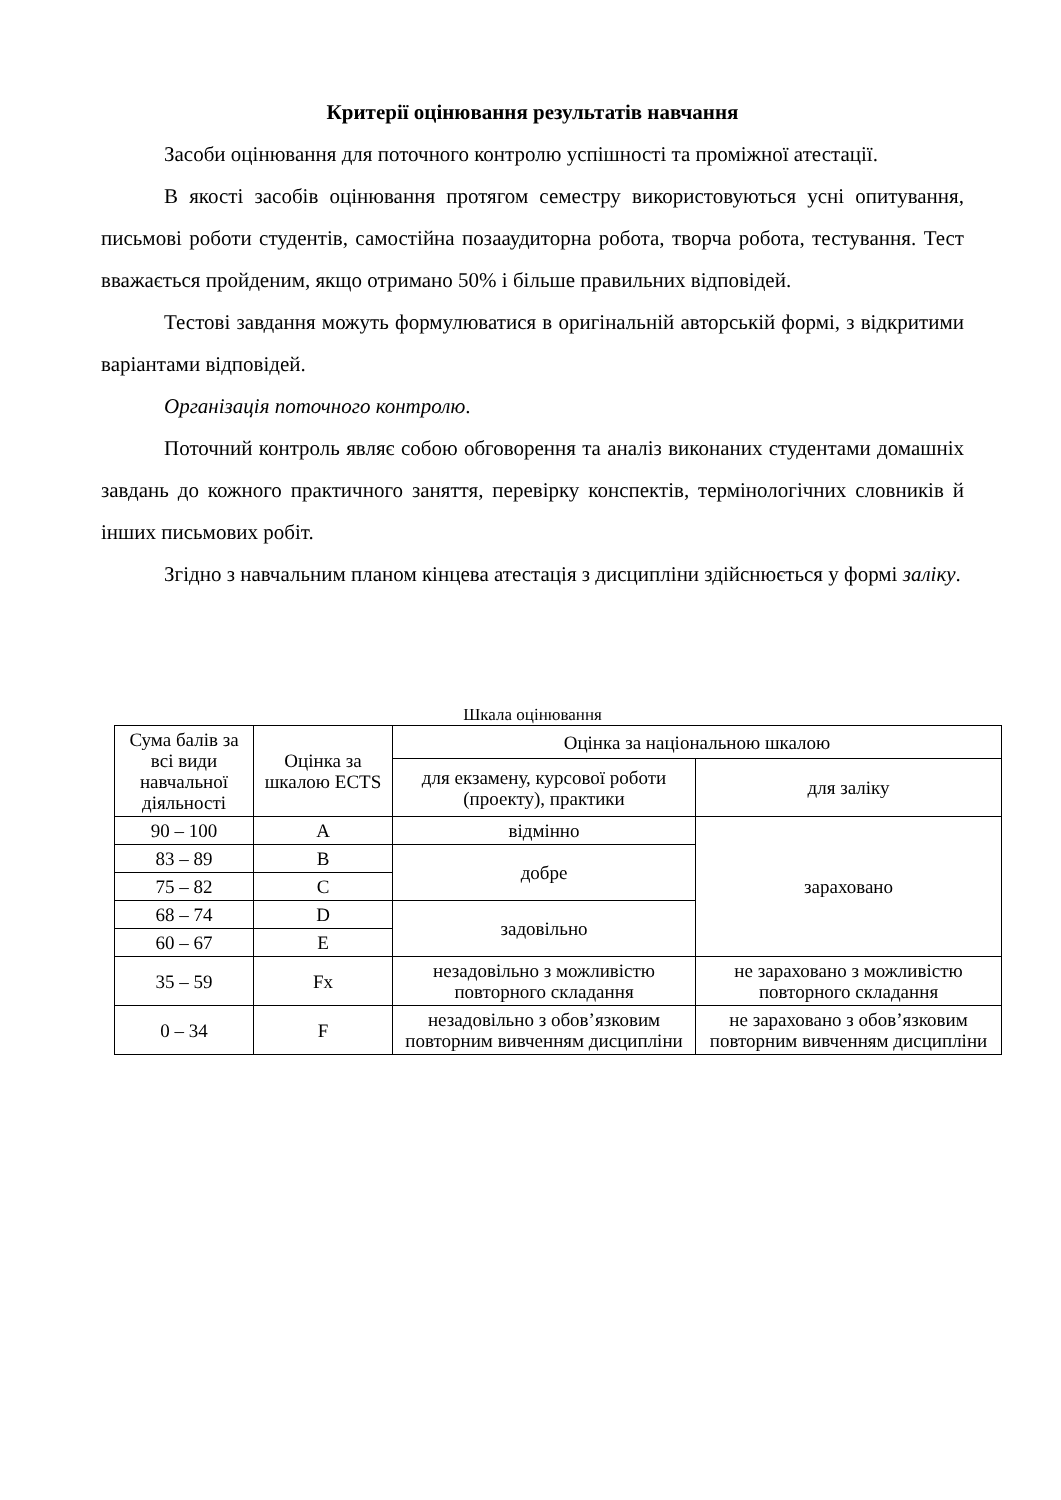Критерії оцінювання результатів навчання
Засоби оцінювання для поточного контролю успішності та проміжної атестації.
В якості засобів оцінювання протягом семестру використовуються усні опитування, письмові роботи студентів, самостійна позааудиторна робота, творча робота, тестування. Тест вважається пройденим, якщо отримано 50% і більше правильних відповідей.
Тестові завдання можуть формулюватися в оригінальній авторській формі, з відкритими варіантами відповідей.
Організація поточного контролю.
Поточний контроль являє собою обговорення та аналіз виконаних студентами домашніх завдань до кожного практичного заняття, перевірку конспектів, термінологічних словників й інших письмових робіт.
Згідно з навчальним планом кінцева атестація з дисципліни здійснюється у формі заліку.
Шкала оцінювання
| Сума балів за всі види навчальної діяльності | Оцінка за шкалою ECTS | Оцінка за національною шкалою | |
| | | для екзамену, курсової роботи (проекту), практики | для заліку |
| 90 – 100 | A | відмінно | зараховано |
| 83 – 89 | B | добре | |
| 75 – 82 | C | | |
| 68 – 74 | D | задовільно | |
| 60 – 67 | E | | |
| 35 – 59 | Fx | незадовільно з можливістю повторного складання | не зараховано з можливістю повторного складання |
| 0 – 34 | F | незадовільно з обов’язковим повторним вивченням дисципліни | не зараховано з обов’язковим повторним вивченням дисципліни |